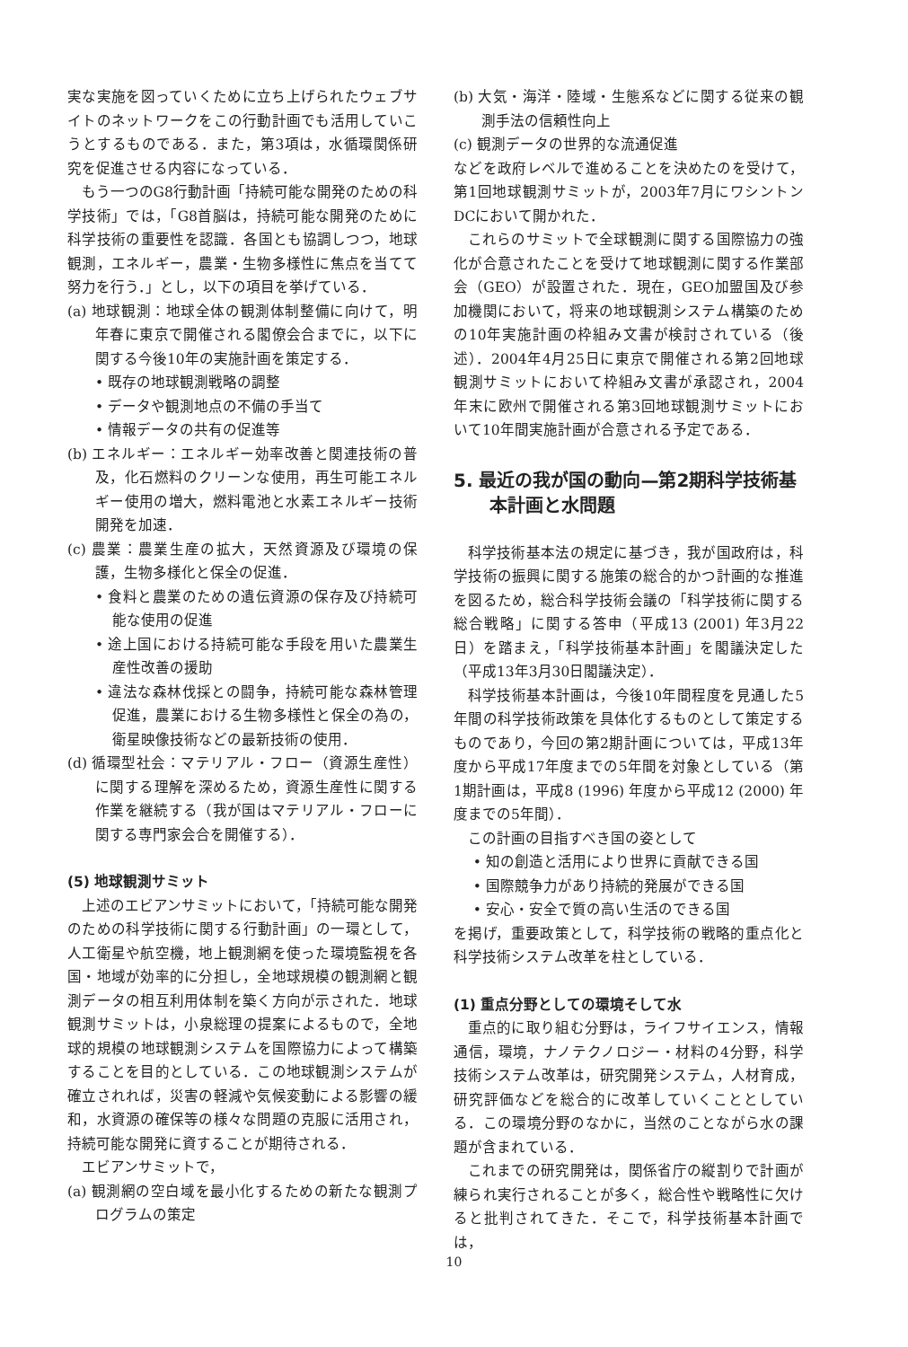実な実施を図っていくために立ち上げられたウェブサイトのネットワークをこの行動計画でも活用していこうとするものである．また，第3項は，水循環関係研究を促進させる内容になっている．
もう一つのG8行動計画「持続可能な開発のための科学技術」では，「G8首脳は，持続可能な開発のために科学技術の重要性を認識．各国とも協調しつつ，地球観測，エネルギー，農業・生物多様性に焦点を当てて努力を行う．」とし，以下の項目を挙げている．
(a) 地球観測：地球全体の観測体制整備に向けて，明年春に東京で開催される閣僚会合までに，以下に関する今後10年の実施計画を策定する．
• 既存の地球観測戦略の調整
• データや観測地点の不備の手当て
• 情報データの共有の促進等
(b) エネルギー：エネルギー効率改善と関連技術の普及，化石燃料のクリーンな使用，再生可能エネルギー使用の増大，燃料電池と水素エネルギー技術開発を加速．
(c) 農業：農業生産の拡大，天然資源及び環境の保護，生物多様化と保全の促進．
• 食料と農業のための遺伝資源の保存及び持続可能な使用の促進
• 途上国における持続可能な手段を用いた農業生産性改善の援助
• 違法な森林伐採との闘争，持続可能な森林管理促進，農業における生物多様性と保全の為の，衛星映像技術などの最新技術の使用．
(d) 循環型社会：マテリアル・フロー（資源生産性）に関する理解を深めるため，資源生産性に関する作業を継続する（我が国はマテリアル・フローに関する専門家会合を開催する）．
(5) 地球観測サミット
上述のエビアンサミットにおいて，「持続可能な開発のための科学技術に関する行動計画」の一環として，人工衛星や航空機，地上観測網を使った環境監視を各国・地域が効率的に分担し，全地球規模の観測網と観測データの相互利用体制を築く方向が示された．地球観測サミットは，小泉総理の提案によるもので，全地球的規模の地球観測システムを国際協力によって構築することを目的としている．この地球観測システムが確立されれば，災害の軽減や気候変動による影響の緩和，水資源の確保等の様々な問題の克服に活用され，持続可能な開発に資することが期待される．
エビアンサミットで，
(a) 観測網の空白域を最小化するための新たな観測プログラムの策定
(b) 大気・海洋・陸域・生態系などに関する従来の観測手法の信頼性向上
(c) 観測データの世界的な流通促進
などを政府レベルで進めることを決めたのを受けて，第1回地球観測サミットが，2003年7月にワシントンDCにおいて開かれた．
これらのサミットで全球観測に関する国際協力の強化が合意されたことを受けて地球観測に関する作業部会（GEO）が設置された．現在，GEO加盟国及び参加機関において，将来の地球観測システム構築のための10年実施計画の枠組み文書が検討されている（後述）．2004年4月25日に東京で開催される第2回地球観測サミットにおいて枠組み文書が承認され，2004年末に欧州で開催される第3回地球観測サミットにおいて10年間実施計画が合意される予定である．
5. 最近の我が国の動向—第2期科学技術基本計画と水問題
科学技術基本法の規定に基づき，我が国政府は，科学技術の振興に関する施策の総合的かつ計画的な推進を図るため，総合科学技術会議の「科学技術に関する総合戦略」に関する答申（平成13 (2001) 年3月22日）を踏まえ，「科学技術基本計画」を閣議決定した（平成13年3月30日閣議決定）．
科学技術基本計画は，今後10年間程度を見通した5年間の科学技術政策を具体化するものとして策定するものであり，今回の第2期計画については，平成13年度から平成17年度までの5年間を対象としている（第1期計画は，平成8 (1996) 年度から平成12 (2000) 年度までの5年間）．
この計画の目指すべき国の姿として
• 知の創造と活用により世界に貢献できる国
• 国際競争力があり持続的発展ができる国
• 安心・安全で質の高い生活のできる国
を掲げ，重要政策として，科学技術の戦略的重点化と科学技術システム改革を柱としている．
(1) 重点分野としての環境そして水
重点的に取り組む分野は，ライフサイエンス，情報通信，環境，ナノテクノロジー・材料の4分野，科学技術システム改革は，研究開発システム，人材育成，研究評価などを総合的に改革していくこととしている．この環境分野のなかに，当然のことながら水の課題が含まれている．
これまでの研究開発は，関係省庁の縦割りで計画が練られ実行されることが多く，総合性や戦略性に欠けると批判されてきた．そこで，科学技術基本計画では，
10